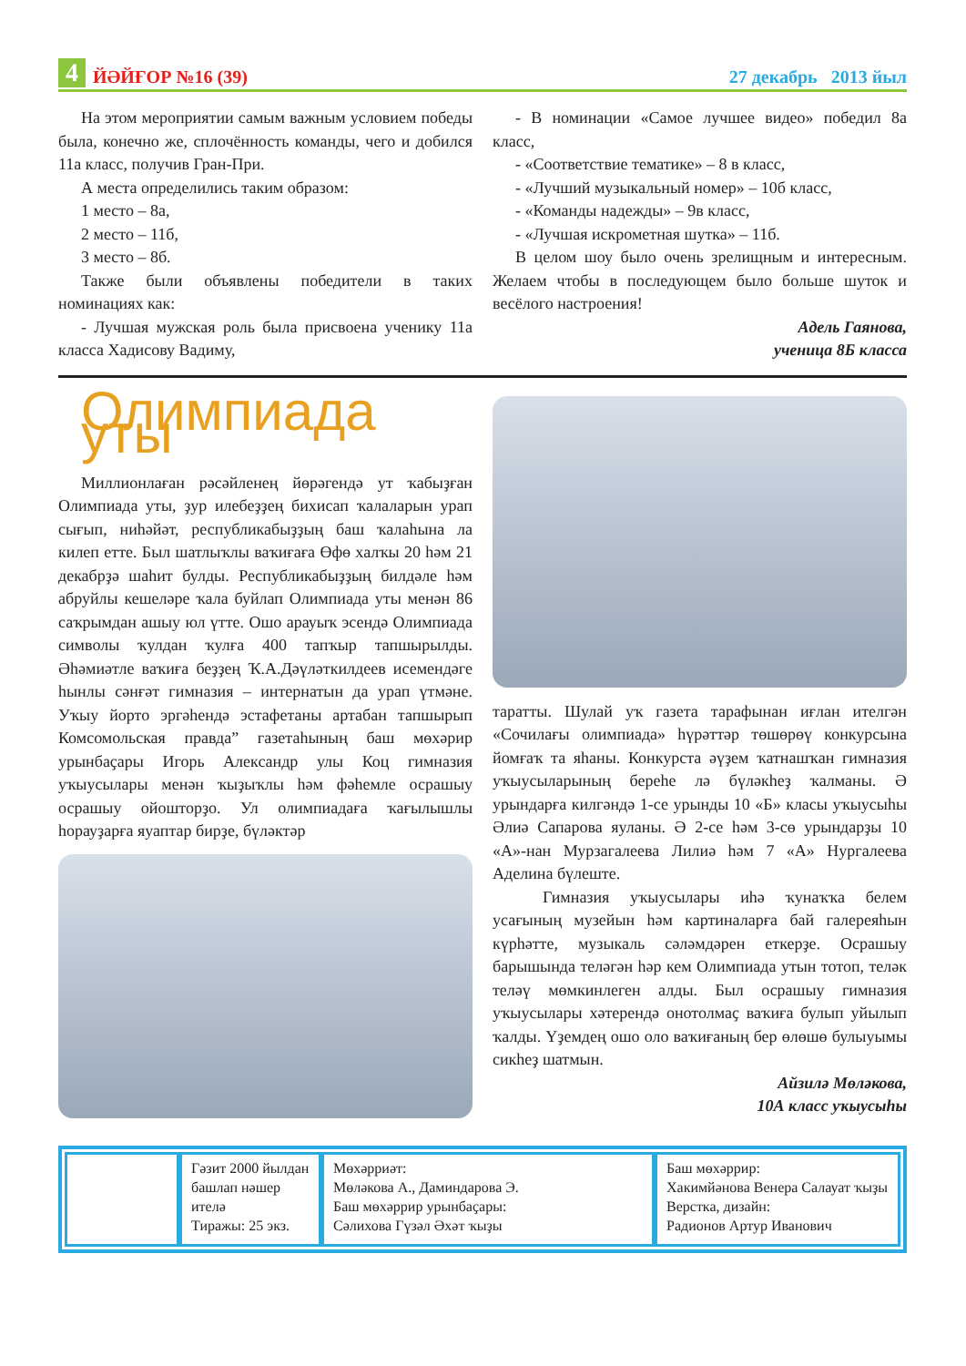4 ЙӘЙҒОР №16 (39) 27 декабрь 2013 йыл
На этом мероприятии самым важным условием победы была, конечно же, сплочённость команды, чего и добился 11а класс, получив Гран-При.
А места определились таким образом:
1 место – 8а,
2 место – 11б,
3 место – 8б.
Также были объявлены победители в таких номинациях как:
- Лучшая мужская роль была присвоена ученику 11а класса Хадисову Вадиму,
- В номинации «Самое лучшее видео» победил 8а класс,
- «Соответствие тематике» – 8 в класс,
- «Лучший музыкальный номер» – 10б класс,
- «Команды надежды» – 9в класс,
- «Лучшая искрометная шутка» – 11б.
В целом шоу было очень зрелищным и интересным. Желаем чтобы в последующем было больше шуток и весёлого настроения!
Адель Гаянова,
ученица 8Б класса
Олимпиада уты
Миллионлаған рәсәйленең йөрәгендә ут ҡабыҙған Олимпиада уты, ҙур илебеҙҙең бихисап ҡалаларын урап сығып, ниһәйәт, республикабыҙҙың баш ҡалаһына ла килеп етте. Был шатлыҡлы ваҡиғаға Өфө халҡы 20 һәм 21 декабрҙә шаһит булды. Республикабыҙҙың билдәле һәм абруйлы кешеләре ҡала буйлап Олимпиада уты менән 86 саҡрымдан ашыу юл үтте. Ошо арауыҡ эсендә Олимпиада символы ҡулдан ҡулға 400 тапҡыр тапшырылды. Әһәмиәтле ваҡиға беҙҙең Ҡ.А.Дәүләткилдеев исемендәге һынлы сәнғәт гимназия – интернатын да урап үтмәне. Уҡыу йорто эргәһендә эстафетаны артабан тапшырып Комсомольская правда” газетаһының баш мөхәрир урынбаҫары Игорь Александр улы Коц гимназия уҡыусылары менән ҡыҙыҡлы һәм фәһемле осрашыу осрашыу ойошторҙо. Ул олимпиадаға ҡағылышлы һорауҙарға яуаптар бирҙе, бүләктәр
таратты. Шулай уҡ газета тарафынан иғлан ителгән «Сочилағы олимпиада» һүрәттәр төшөрөү конкурсына йомғаҡ та яһаны. Конкурста әүҙем ҡатнашҡан гимназия уҡыусыларының береһе лә бүләкһеҙ ҡалманы. Ә урындарға килгәндә 1-се урынды 10 «Б» класы уҡыусыһы Әлиә Сапарова яуланы. Ә 2-се һәм 3-сө урындарҙы 10 «А»-нан Мурзагалеева Лилиә һәм 7 «А» Нургалеева Аделина бүлеште.
Гимназия уҡыусылары иһә ҡунаҡҡа белем усағының музейын һәм картиналарға бай галереяһын күрһәтте, музыкаль сәләмдәрен еткерҙе. Осрашыу барышында теләгән һәр кем Олимпиада утын тотоп, теләк теләү мөмкинлеген алды. Был осрашыу гимназия уҡыусылары хәтерендә онотолмаҫ ваҡиға булып уйылып ҡалды. Үҙемдең ошо оло ваҡиғаның бер өлөшө булыуымы сикһеҙ шатмын.
Айзилә Мөләкова,
10А класс уҡыусыһы
Гәзит 2000 йылдан башлап нәшер ителә
Тиражы: 25 экз.
Мөхәрриәт:
Мөләкова А., Даминдарова Э.
Баш мөхәррир урынбаҫары:
Сәлихова Гүзәл Әхәт ҡыҙы
Баш мөхәррир:
Хакимйәнова Венера Салауат ҡыҙы
Верстка, дизайн:
Радионов Артур Иванович